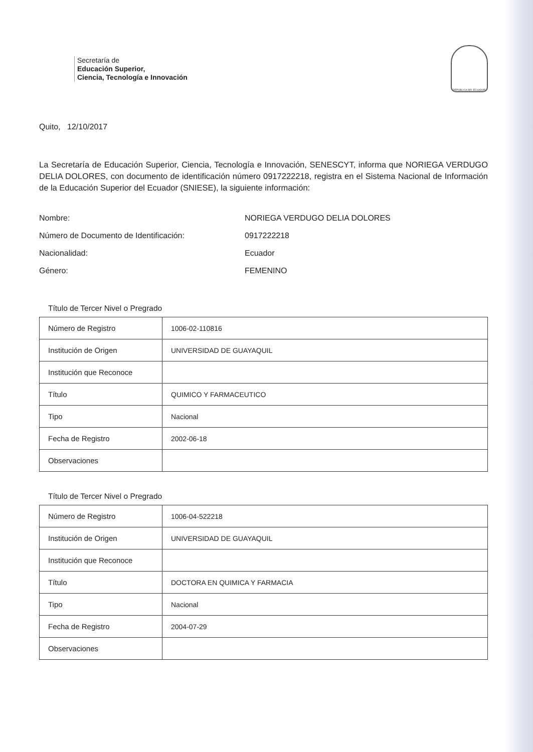Secretaría de
Educación Superior,
Ciencia, Tecnología e Innovación
REPÚBLICA DEL ECUADOR
Quito, 12/10/2017
La Secretaría de Educación Superior, Ciencia, Tecnología e Innovación, SENESCYT, informa que NORIEGA VERDUGO DELIA DOLORES, con documento de identificación número 0917222218, registra en el Sistema Nacional de Información de la Educación Superior del Ecuador (SNIESE), la siguiente información:
Nombre: NORIEGA VERDUGO DELIA DOLORES
Número de Documento de Identificación: 0917222218
Nacionalidad: Ecuador
Género: FEMENINO
Título de Tercer Nivel o Pregrado
| Número de Registro | 1006-02-110816 |
| Institución de Origen | UNIVERSIDAD DE GUAYAQUIL |
| Institución que Reconoce | |
| Título | QUIMICO Y FARMACEUTICO |
| Tipo | Nacional |
| Fecha de Registro | 2002-06-18 |
| Observaciones | |
Título de Tercer Nivel o Pregrado
| Número de Registro | 1006-04-522218 |
| Institución de Origen | UNIVERSIDAD DE GUAYAQUIL |
| Institución que Reconoce | |
| Título | DOCTORA EN QUIMICA Y FARMACIA |
| Tipo | Nacional |
| Fecha de Registro | 2004-07-29 |
| Observaciones | |